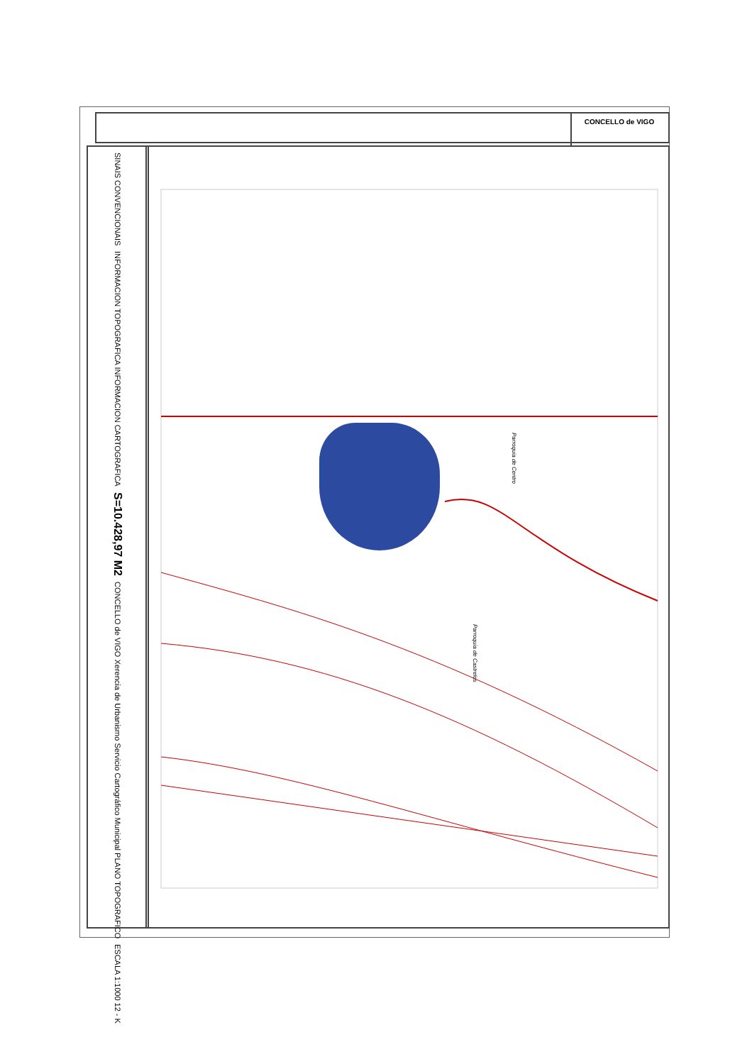CONCELLO de VIGO
SINAIS CONVENCIONAIS
INFORMACION TOPOGRAFICA INFORMACION CARTOGRAFICA
S=10.428,97 M2
CONCELLO de VIGO Xerencia de Urbanismo Servicio Cartográfico Municipal PLANO TOPOGRAFICO
ESCALA 1:1000 12 - K
Parroquia de Centro
Parroquia de Castrelos